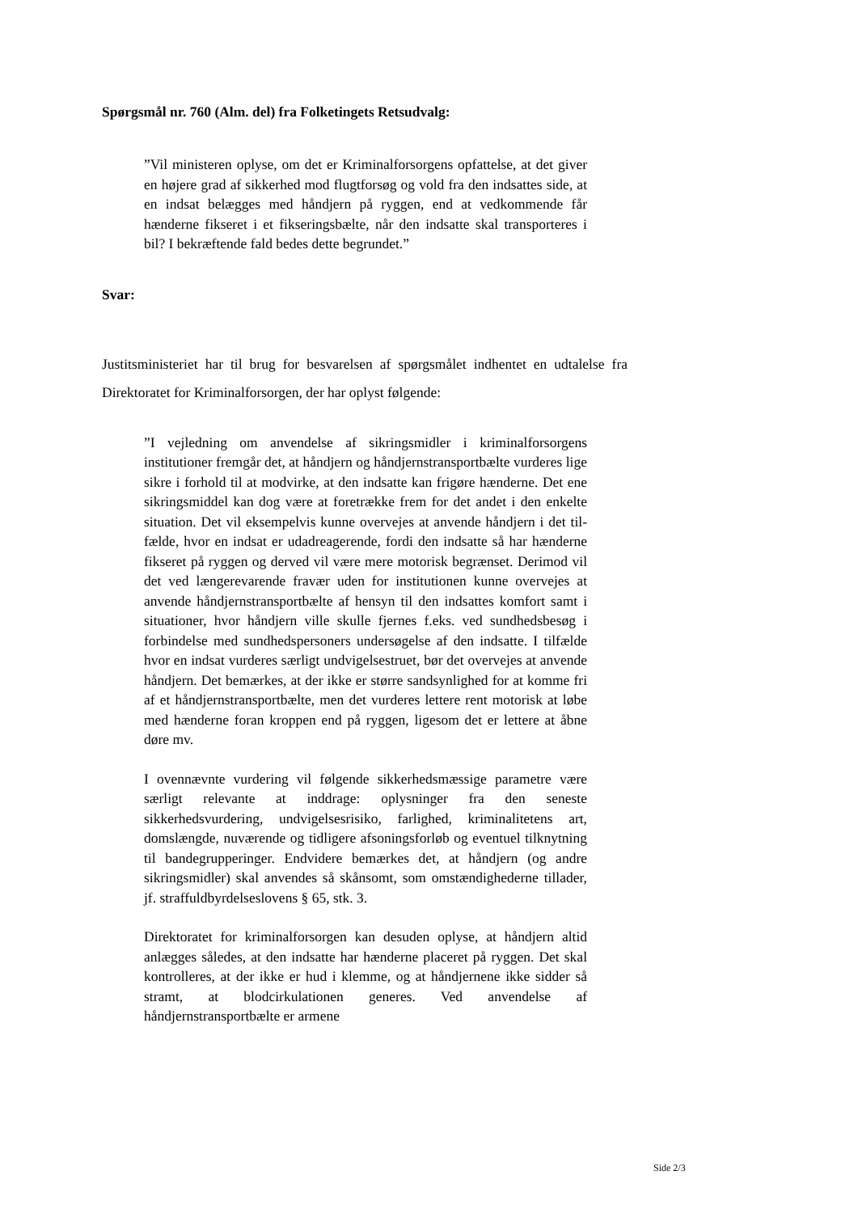Spørgsmål nr. 760 (Alm. del) fra Folketingets Retsudvalg:
”Vil ministeren oplyse, om det er Kriminalforsorgens opfattelse, at det giver en højere grad af sikkerhed mod flugtforsøg og vold fra den indsattes side, at en indsat belægges med håndjern på ryggen, end at vedkommende får hænderne fikseret i et fikse­ringsbælte, når den indsatte skal transporteres i bil? I bekræf­tende fald bedes dette begrundet.”
Svar:
Justitsministeriet har til brug for besvarelsen af spørgsmålet indhentet en udtalelse fra Direktoratet for Kriminalforsorgen, der har oplyst følgende:
”I vejledning om anvendelse af sikringsmidler i kriminalforsor­gens institutioner fremgår det, at håndjern og håndjernstrans­portbælte vurderes lige sikre i forhold til at modvirke, at den indsatte kan frigøre hænderne. Det ene sikringsmiddel kan dog være at foretrække frem for det andet i den enkelte situation. Det vil eksempelvis kunne overvejes at anvende håndjern i det til­fælde, hvor en indsat er udadreagerende, fordi den indsatte så har hænderne fikseret på ryggen og derved vil være mere moto­risk begrænset. Derimod vil det ved længerevarende fravær uden for institutionen kunne overvejes at anvende håndjerns­transportbælte af hensyn til den indsattes komfort samt i situati­oner, hvor håndjern ville skulle fjernes f.eks. ved sundhedsbe­søg i forbindelse med sundhedspersoners undersøgelse af den indsatte. I tilfælde hvor en indsat vurderes særligt undvigelses­truet, bør det overvejes at anvende håndjern. Det bemærkes, at der ikke er større sandsynlighed for at komme fri af et hånd­jernstransportbælte, men det vurderes lettere rent motorisk at løbe med hænderne foran kroppen end på ryggen, ligesom det er lettere at åbne døre mv.
I ovennævnte vurdering vil følgende sikkerhedsmæssige para­metre være særligt relevante at inddrage: oplysninger fra den se­neste sikkerhedsvurdering, undvigelsesrisiko, farlighed, krimi­nalitetens art, domslængde, nuværende og tidligere afsonings­forløb og eventuel tilknytning til bandegrupperinger. Endvidere bemærkes det, at håndjern (og andre sikringsmidler) skal anven­des så skånsomt, som omstændighederne tillader, jf. straffuld­byrdelseslovens § 65, stk. 3.
Direktoratet for kriminalforsorgen kan desuden oplyse, at hånd­jern altid anlægges således, at den indsatte har hænderne place­ret på ryggen. Det skal kontrolleres, at der ikke er hud i klemme, og at håndjernene ikke sidder så stramt, at blodcirkulationen ge­neres. Ved anvendelse af håndjernstransportbælte er armene
Side 2/3